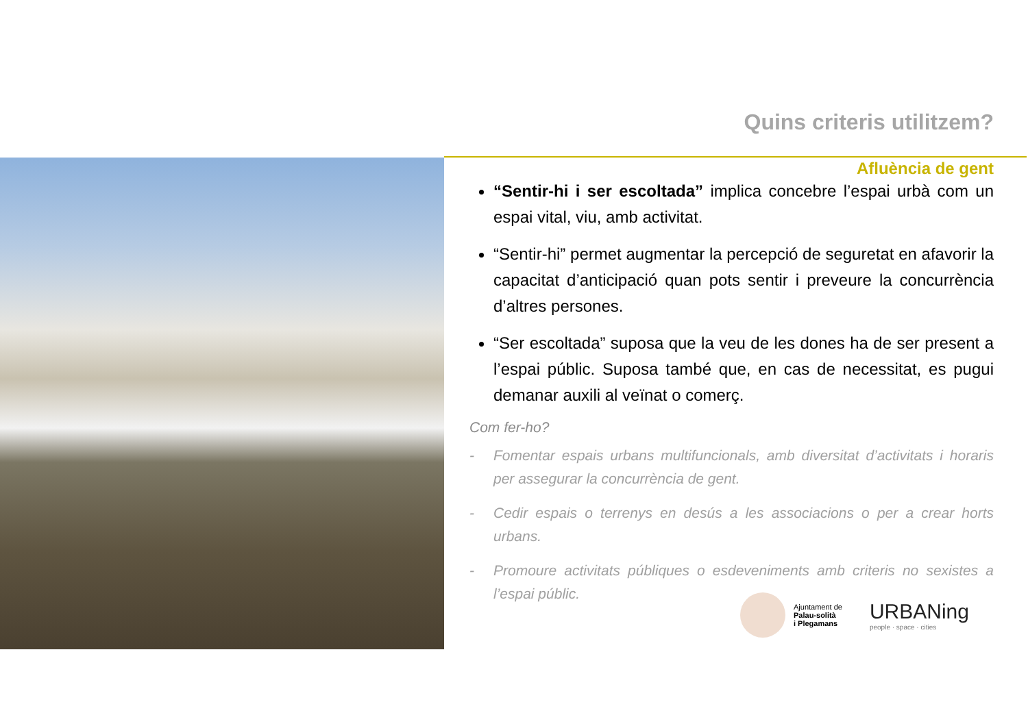Quins criteris utilitzem?
Afluència de gent
“Sentir-hi i ser escoltada” implica concebre l’espai urbà com un espai vital, viu, amb activitat.
“Sentir-hi” permet augmentar la percepció de seguretat en afavorir la capacitat d’anticipació quan pots sentir i preveure la concurrència d’altres persones.
“Ser escoltada” suposa que la veu de les dones ha de ser present a l’espai públic. Suposa també que, en cas de necessitat, es pugui demanar auxili al veïnat o comerç.
Com fer-ho?
- Fomentar espais urbans multifuncionals, amb diversitat d’activitats i horaris per assegurar la concurrència de gent.
- Cedir espais o terrenys en desús a les associacions o per a crear horts urbans.
- Promoure activitats públiques o esdeveniments amb criteris no sexistes a l’espai públic.
Ajuntament de
Palau-solità
i Plegamans
URBANing
people · space · cities